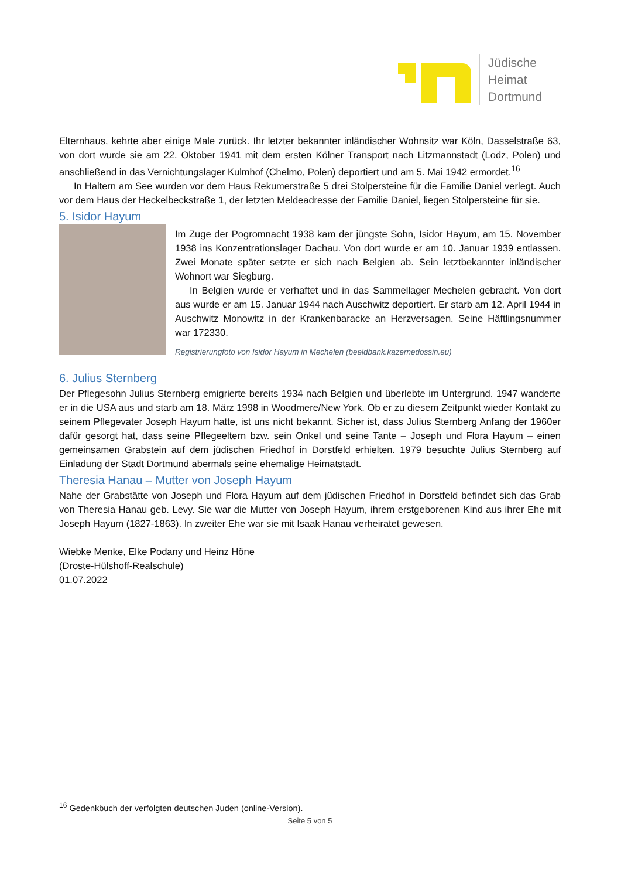Jüdische
Heimat
Dortmund
Elternhaus, kehrte aber einige Male zurück. Ihr letzter bekannter inländischer Wohnsitz war Köln, Dasselstraße 63, von dort wurde sie am 22. Oktober 1941 mit dem ersten Kölner Transport nach Litzmannstadt (Lodz, Polen) und anschließend in das Vernichtungslager Kulmhof (Chelmo, Polen) deportiert und am 5. Mai 1942 ermordet.<sup>16</sup>
In Haltern am See wurden vor dem Haus Rekumerstraße 5 drei Stolpersteine für die Familie Daniel verlegt. Auch vor dem Haus der Heckelbeckstraße 1, der letzten Meldeadresse der Familie Daniel, liegen Stolpersteine für sie.
5. Isidor Hayum
Im Zuge der Pogromnacht 1938 kam der jüngste Sohn, Isidor Hayum, am 15. November 1938 ins Konzentrationslager Dachau. Von dort wurde er am 10. Januar 1939 entlassen. Zwei Monate später setzte er sich nach Belgien ab. Sein letztbekannter inländischer Wohnort war Siegburg.
In Belgien wurde er verhaftet und in das Sammellager Mechelen gebracht. Von dort aus wurde er am 15. Januar 1944 nach Auschwitz deportiert. Er starb am 12. April 1944 in Auschwitz Monowitz in der Krankenbaracke an Herzversagen. Seine Häftlingsnummer war 172330.
Registrierungfoto von Isidor Hayum in Mechelen (beeldbank.kazernedossin.eu)
6. Julius Sternberg
Der Pflegesohn Julius Sternberg emigrierte bereits 1934 nach Belgien und überlebte im Untergrund. 1947 wanderte er in die USA aus und starb am 18. März 1998 in Woodmere/New York. Ob er zu diesem Zeitpunkt wieder Kontakt zu seinem Pflegevater Joseph Hayum hatte, ist uns nicht bekannt. Sicher ist, dass Julius Sternberg Anfang der 1960er dafür gesorgt hat, dass seine Pflegeeltern bzw. sein Onkel und seine Tante – Joseph und Flora Hayum – einen gemeinsamen Grabstein auf dem jüdischen Friedhof in Dorstfeld erhielten. 1979 besuchte Julius Sternberg auf Einladung der Stadt Dortmund abermals seine ehemalige Heimatstadt.
Theresia Hanau – Mutter von Joseph Hayum
Nahe der Grabstätte von Joseph und Flora Hayum auf dem jüdischen Friedhof in Dorstfeld befindet sich das Grab von Theresia Hanau geb. Levy. Sie war die Mutter von Joseph Hayum, ihrem erstgeborenen Kind aus ihrer Ehe mit Joseph Hayum (1827-1863). In zweiter Ehe war sie mit Isaak Hanau verheiratet gewesen.
Wiebke Menke, Elke Podany und Heinz Höne
(Droste-Hülshoff-Realschule)
01.07.2022
<sup>16</sup> Gedenkbuch der verfolgten deutschen Juden (online-Version).
Seite 5 von 5